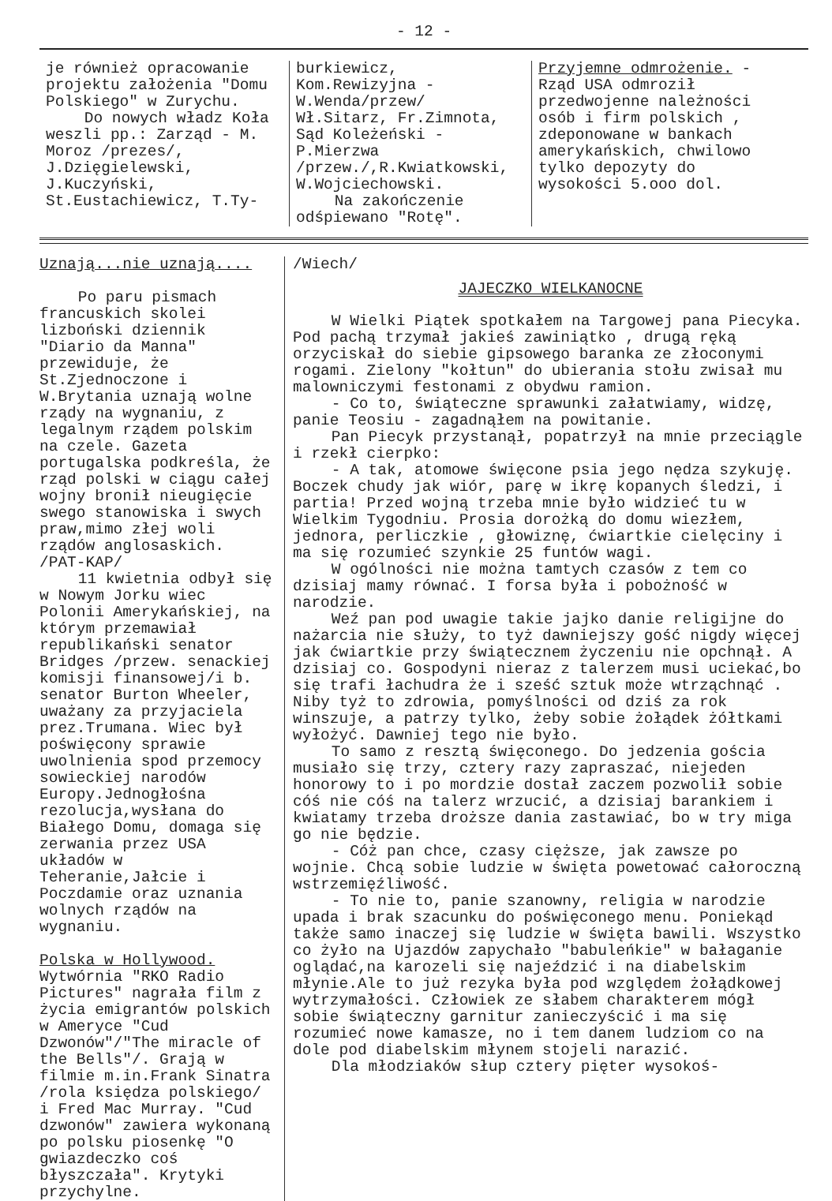- 12 -
je również opracowanie projektu założenia "Domu Polskiego" w Zurychu.
Do nowych władz Koła weszli pp.: Zarząd - M. Moroz /prezes/, J.Dzięgielewski, J.Kuczyński, St.Eustachiewicz, T.Ty-
burkiewicz, Kom.Rewizyjna - W.Wenda/przew/ Wł.Sitarz, Fr.Zimnota, Sąd Koleżeński -P.Mierzwa /przew./,R.Kwiatkowski, W.Wojciechowski.
Na zakończenie odśpiewano "Rotę".
Przyjemne odmrożenie. - Rząd USA odmroził przedwojenne należności osób i firm polskich , zdeponowane w bankach amerykańskich, chwilowo tylko depozyty do wysokości 5.ooo dol.
Uznają...nie uznają....
Po paru pismach francuskich skolei lizboński dziennik "Diario da Manna" przewiduje, że St.Zjednoczone i W.Brytania uznają wolne rządy na wygnaniu, z legalnym rządem polskim na czele. Gazeta portugalska podkreśla, że rząd polski w ciągu całej wojny bronił nieugięcie swego stanowiska i swych praw,mimo złej woli rządów anglosaskich. /PAT-KAP/
11 kwietnia odbył się w Nowym Jorku wiec Polonii Amerykańskiej, na którym przemawiał republikański senator Bridges /przew. senackiej komisji finansowej/i b. senator Burton Wheeler, uważany za przyjaciela prez.Trumana. Wiec był poświęcony sprawie uwolnienia spod przemocy sowieckiej narodów Europy.Jednogłośna rezolucja,wysłana do Białego Domu, domaga się zerwania przez USA układów w Teheranie,Jałcie i Poczdamie oraz uznania wolnych rządów na wygnaniu.
Polska w Hollywood. Wytwórnia "RKO Radio Pictures" nagrała film z życia emigrantów polskich w Ameryce "Cud Dzwonów"/"The miracle of the Bells"/. Grają w filmie m.in.Frank Sinatra /rola księdza polskiego/ i Fred Mac Murray. "Cud dzwonów" zawiera wykonaną po polsku piosenkę "O gwiazdeczko coś błyszczała". Krytyki przychylne.
/Wiech/
JAJECZKO WIELKANOCNE
W Wielki Piątek spotkałem na Targowej pana Piecyka. Pod pachą trzymał jakieś zawiniątko , drugą ręką orzyciskał do siebie gipsowego baranka ze złoconymi rogami. Zielony "kołtun" do ubierania stołu zwisał mu malowniczymi festonami z obydwu ramion.
- Co to, świąteczne sprawunki załatwiamy, widzę, panie Teosiu - zagadnąłem na powitanie.
Pan Piecyk przystanął, popatrzył na mnie przeciągle i rzekł cierpko:
- A tak, atomowe święcone psia jego nędza szykuję. Boczek chudy jak wiór, parę w ikrę kopanych śledzi, i partia! Przed wojną trzeba mnie było widzieć tu w Wielkim Tygodniu. Prosia dorożką do domu wiezłem, jednora, perliczkie , głowiznę, ćwiartkie cielęciny i ma się rozumieć szynkie 25 funtów wagi.
W ogólności nie można tamtych czasów z tem co dzisiaj mamy równać. I forsa była i pobożność w narodzie.
Weź pan pod uwagie takie jajko danie religijne do nażarcia nie służy, to tyż dawniejszy gość nigdy więcej jak ćwiartkie przy świątecznem życzeniu nie opchnął. A dzisiaj co. Gospodyni nieraz z talerzem musi uciekać,bo się trafi łachudra że i sześć sztuk może wtrząchnąć . Niby tyż to zdrowia, pomyślności od dziś za rok winszuje, a patrzy tylko, żeby sobie żołądek żółtkami wyłożyć. Dawniej tego nie było.
To samo z resztą święconego. Do jedzenia gościa musiało się trzy, cztery razy zapraszać, niejeden honorowy to i po mordzie dostał zaczem pozwolił sobie cóś nie cóś na talerz wrzucić, a dzisiaj barankiem i kwiatamy trzeba droższe dania zastawiać, bo w try miga go nie będzie.
- Cóż pan chce, czasy cięższe, jak zawsze po wojnie. Chcą sobie ludzie w święta powetować całoroczną wstrzemięźliwość.
- To nie to, panie szanowny, religia w narodzie upada i brak szacunku do poświęconego menu. Poniekąd także samo inaczej się ludzie w święta bawili. Wszystko co żyło na Ujazdów zapychało "babuleńkie" w bałaganie oglądać,na karozeli się najeździć i na diabelskim młynie.Ale to już rezyka była pod względem żołądkowej wytrzymałości. Człowiek ze słabem charakterem mógł sobie świąteczny garnitur zanieczyścić i ma się rozumieć nowe kamasze, no i tem danem ludziom co na dole pod diabelskim młynem stojeli narazić.
Dla młodziaków słup cztery pięter wysokoś-